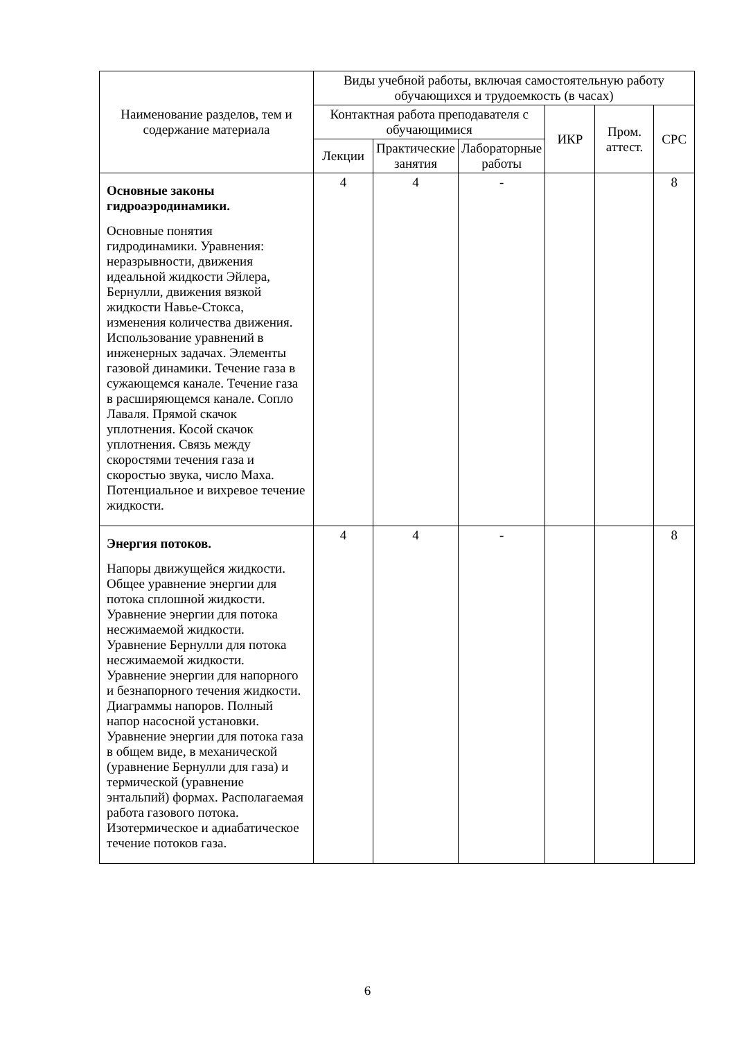| Наименование разделов, тем и содержание материала | Виды учебной работы, включая самостоятельную работу обучающихся и трудоемкость (в часах) | | | | | |
| --- | --- | --- | --- | --- | --- | --- |
| | Контактная работа преподавателя с обучающимися | | | ИКР | Пром. аттест. | СРС |
| | Лекции | Практические занятия | Лабораторные работы | | | |
| Основные законы гидроаэродинамики. Основные понятия гидродинамики. Уравнения: неразрывности, движения идеальной жидкости Эйлера, Бернулли, движения вязкой жидкости Навье-Стокса, изменения количества движения. Использование уравнений в инженерных задачах. Элементы газовой динамики. Течение газа в сужающемся канале. Течение газа в расширяющемся канале. Сопло Лаваля. Прямой скачок уплотнения. Косой скачок уплотнения. Связь между скоростями течения газа и скоростью звука, число Маха. Потенциальное и вихревое течение жидкости. | 4 | 4 | - | | | 8 |
| Энергия потоков. Напоры движущейся жидкости. Общее уравнение энергии для потока сплошной жидкости. Уравнение энергии для потока несжимаемой жидкости. Уравнение Бернулли для потока несжимаемой жидкости. Уравнение энергии для напорного и безнапорного течения жидкости. Диаграммы напоров. Полный напор насосной установки. Уравнение энергии для потока газа в общем виде, в механической (уравнение Бернулли для газа) и термической (уравнение энтальпий) формах. Располагаемая работа газового потока. Изотермическое и адиабатическое течение потоков газа. | 4 | 4 | - | | | 8 |
6